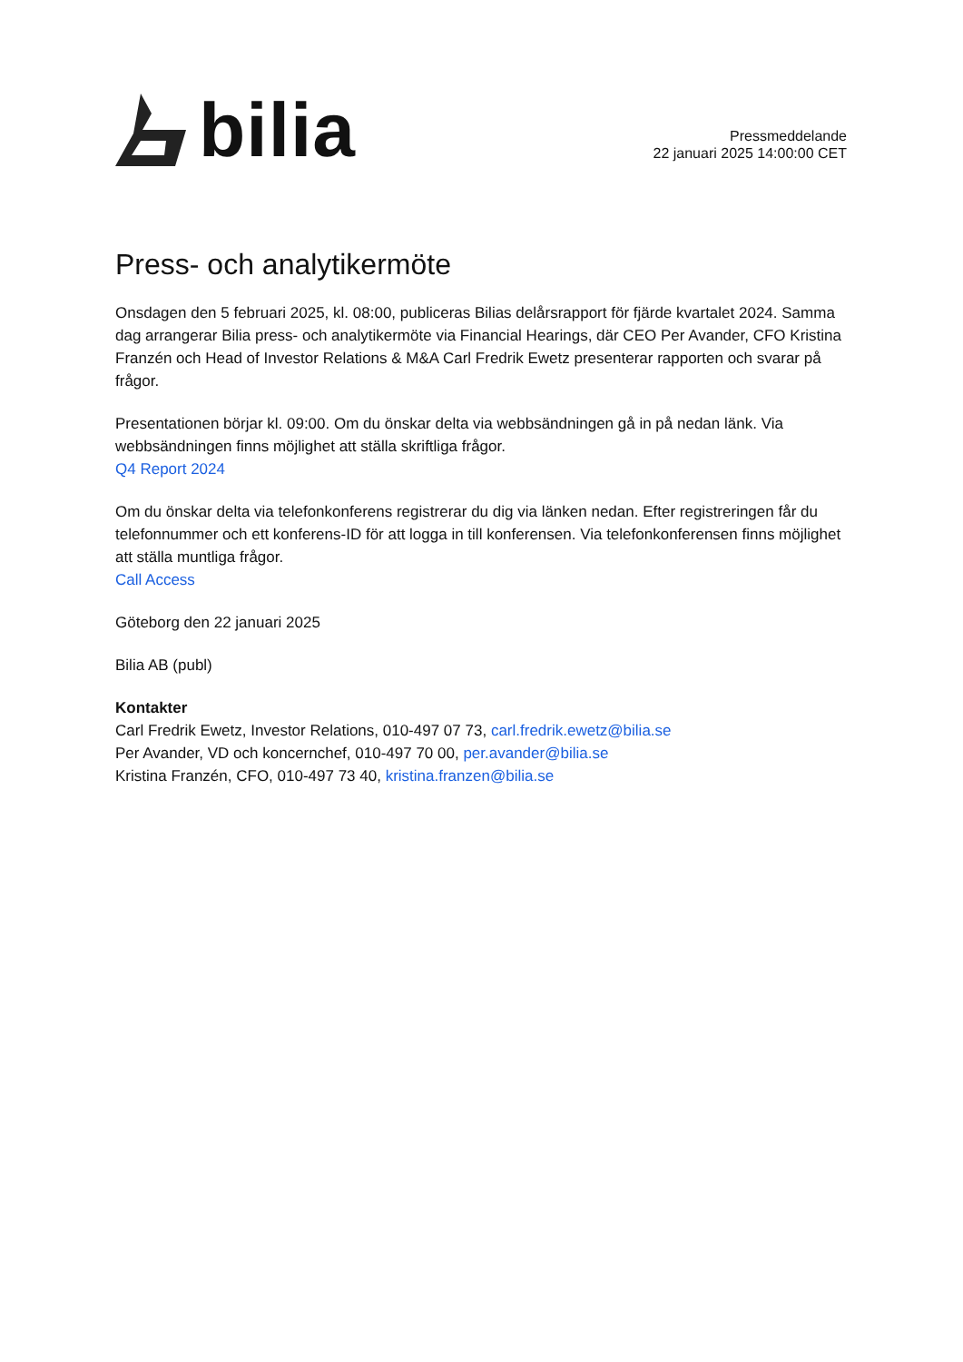bilia
Pressmeddelande
22 januari 2025 14:00:00 CET
Press- och analytikermöte
Onsdagen den 5 februari 2025, kl. 08:00, publiceras Bilias delårsrapport för fjärde kvartalet 2024. Samma dag arrangerar Bilia press- och analytikermöte via Financial Hearings, där CEO Per Avander, CFO Kristina Franzén och Head of Investor Relations & M&A Carl Fredrik Ewetz presenterar rapporten och svarar på frågor.
Presentationen börjar kl. 09:00. Om du önskar delta via webbsändningen gå in på nedan länk. Via webbsändningen finns möjlighet att ställa skriftliga frågor.
Q4 Report 2024
Om du önskar delta via telefonkonferens registrerar du dig via länken nedan. Efter registreringen får du telefonnummer och ett konferens-ID för att logga in till konferensen. Via telefonkonferensen finns möjlighet att ställa muntliga frågor.
Call Access
Göteborg den 22 januari 2025
Bilia AB (publ)
Kontakter
Carl Fredrik Ewetz, Investor Relations, 010-497 07 73, carl.fredrik.ewetz@bilia.se
Per Avander, VD och koncernchef, 010-497 70 00, per.avander@bilia.se
Kristina Franzén, CFO, 010-497 73 40, kristina.franzen@bilia.se